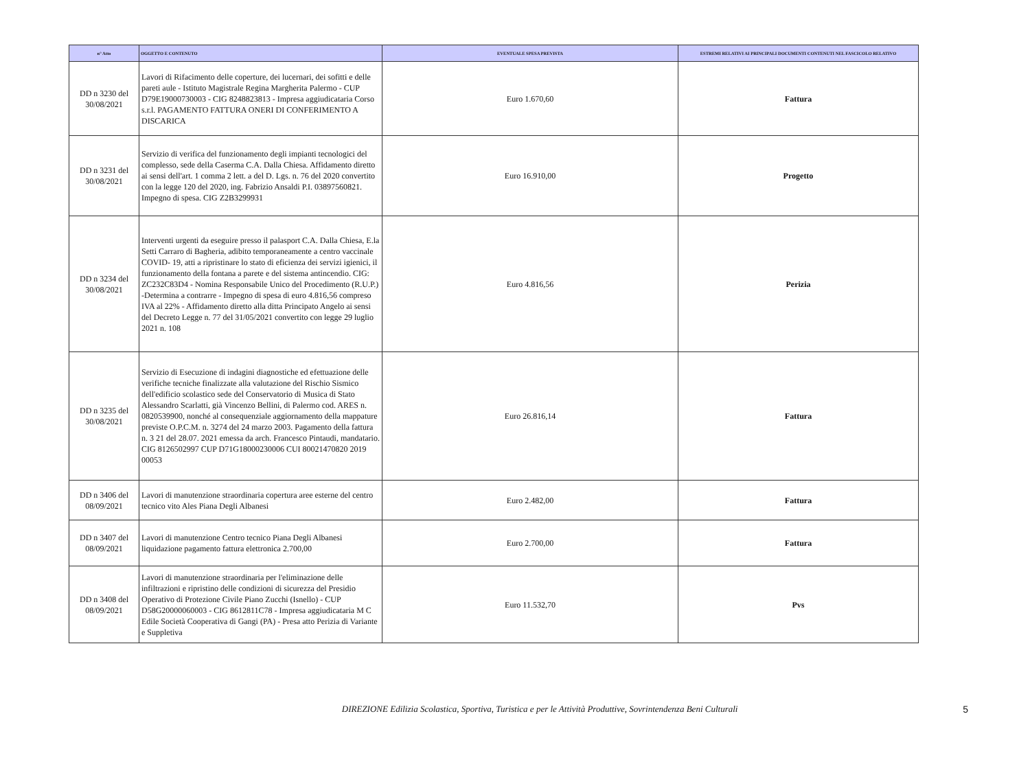| n° Atto | OGGETTO E CONTENUTO | EVENTUALE SPESA PREVISTA | ESTREMI RELATIVI AI PRINCIPALI DOCUMENTI CONTENUTI NEL FASCICOLO RELATIVO |
| --- | --- | --- | --- |
| DD n 3230 del 30/08/2021 | Lavori di Rifacimento delle coperture, dei lucernari, dei sofitti e delle pareti aule - Istituto Magistrale Regina Margherita Palermo - CUP D79E19000730003 - CIG 8248823813 - Impresa aggiudicataria Corso s.r.l. PAGAMENTO FATTURA ONERI DI CONFERIMENTO A DISCARICA | Euro 1.670,60 | Fattura |
| DD n 3231 del 30/08/2021 | Servizio di verifica del funzionamento degli impianti tecnologici del complesso, sede della Caserma C.A. Dalla Chiesa. Affidamento diretto ai sensi dell'art. 1 comma 2 lett. a del D. Lgs. n. 76 del 2020 convertito con la legge 120 del 2020, ing. Fabrizio Ansaldi P.I. 03897560821. Impegno di spesa. CIG Z2B3299931 | Euro 16.910,00 | Progetto |
| DD n 3234 del 30/08/2021 | Interventi urgenti da eseguire presso il palasport C.A. Dalla Chiesa, E.la Setti Carraro di Bagheria, adibito temporaneamente a centro vaccinale COVID- 19, atti a ripristinare lo stato di eficienza dei servizi igienici, il funzionamento della fontana a parete e del sistema antincendio. CIG: ZC232C83D4 - Nomina Responsabile Unico del Procedimento (R.U.P.) -Determina a contrarre - Impegno di spesa di euro 4.816,56 compreso IVA al 22% - Affidamento diretto alla ditta Principato Angelo ai sensi del Decreto Legge n. 77 del 31/05/2021 convertito con legge 29 luglio 2021 n. 108 | Euro 4.816,56 | Perizia |
| DD n 3235 del 30/08/2021 | Servizio di Esecuzione di indagini diagnostiche ed efettuazione delle verifiche tecniche finalizzate alla valutazione del Rischio Sismico dell'edificio scolastico sede del Conservatorio di Musica di Stato Alessandro Scarlatti, già Vincenzo Bellini, di Palermo cod. ARES n. 0820539900, nonché al consequenziale aggiornamento della mappature previste O.P.C.M. n. 3274 del 24 marzo 2003. Pagamento della fattura n. 3 21 del 28.07. 2021 emessa da arch. Francesco Pintaudi, mandatario. CIG 8126502997 CUP D71G18000230006 CUI 80021470820 2019 00053 | Euro 26.816,14 | Fattura |
| DD n 3406 del 08/09/2021 | Lavori di manutenzione straordinaria copertura aree esterne del centro tecnico vito Ales Piana Degli Albanesi | Euro 2.482,00 | Fattura |
| DD n 3407 del 08/09/2021 | Lavori di manutenzione Centro tecnico Piana Degli Albanesi liquidazione pagamento fattura elettronica 2.700,00 | Euro 2.700,00 | Fattura |
| DD n 3408 del 08/09/2021 | Lavori di manutenzione straordinaria per l'eliminazione delle infiltrazioni e ripristino delle condizioni di sicurezza del Presidio Operativo di Protezione Civile Piano Zucchi (Isnello) - CUP D58G20000060003 - CIG 8612811C78 - Impresa aggiudicataria M C Edile Società Cooperativa di Gangi (PA) - Presa atto Perizia di Variante e Suppletiva | Euro 11.532,70 | Pvs |
DIREZIONE Edilizia Scolastica, Sportiva, Turistica e per le Attività Produttive, Sovrintendenza Beni Culturali 5